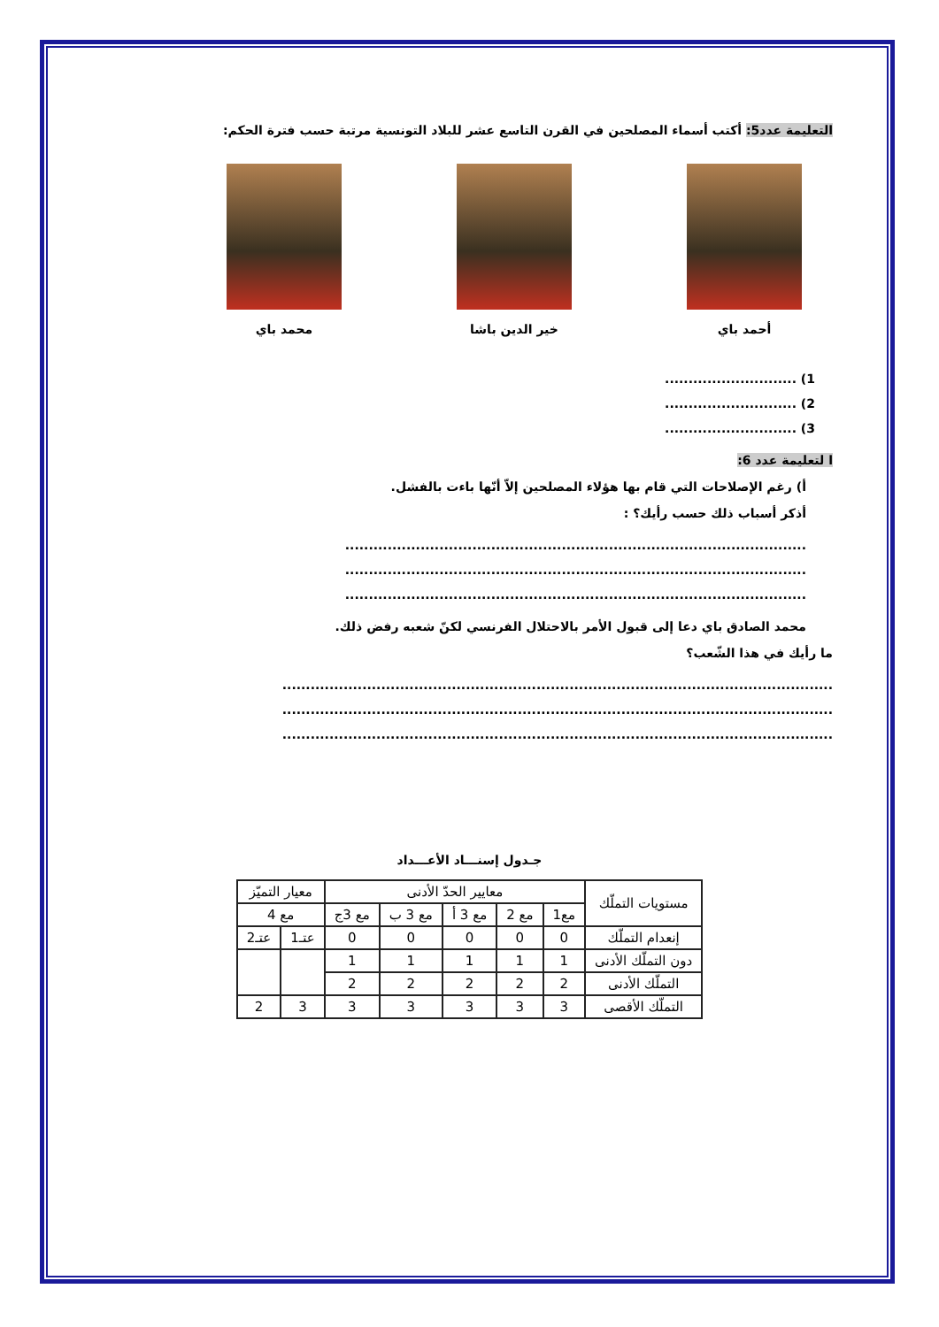التعليمة عدد5: أكتب أسماء المصلحين في القرن التاسع عشر للبلاد التونسية مرتبة حسب فترة الحكم:
أحمد باي خير الدين باشا محمد باي
1) ............................
2) ............................
3) ............................
ا لتعليمة عدد 6:
أ) رغم الإصلاحات التي قام بها هؤلاء المصلحين إلاّ أنّها باءت بالفشل.
أذكر أسباب ذلك حسب رأيك؟ :
..................................................................................................
..................................................................................................
..................................................................................................
محمد الصادق باي دعا إلى قبول الأمر بالاحتلال الفرنسي لكنّ شعبه رفض ذلك.
ما رأيك في هذا الشّعب؟
.....................................................................................................................
.....................................................................................................................
.....................................................................................................................
جـدول إسنـــاد الأعـــداد
| مستويات التملّك | معايير الحدّ الأدنى | | | | | معيار التميّز | |
| | مع1 | مع 2 | مع 3 أ | مع 3 ب | مع 3ج | مع 4 | |
| إنعدام التملّك | 0 | 0 | 0 | 0 | 0 | عتـ1 | عتـ2 |
| دون التملّك الأدنى | 1 | 1 | 1 | 1 | 1 | | |
| التملّك الأدنى | 2 | 2 | 2 | 2 | 2 | | |
| التملّك الأقصى | 3 | 3 | 3 | 3 | 3 | 3 | 2 |